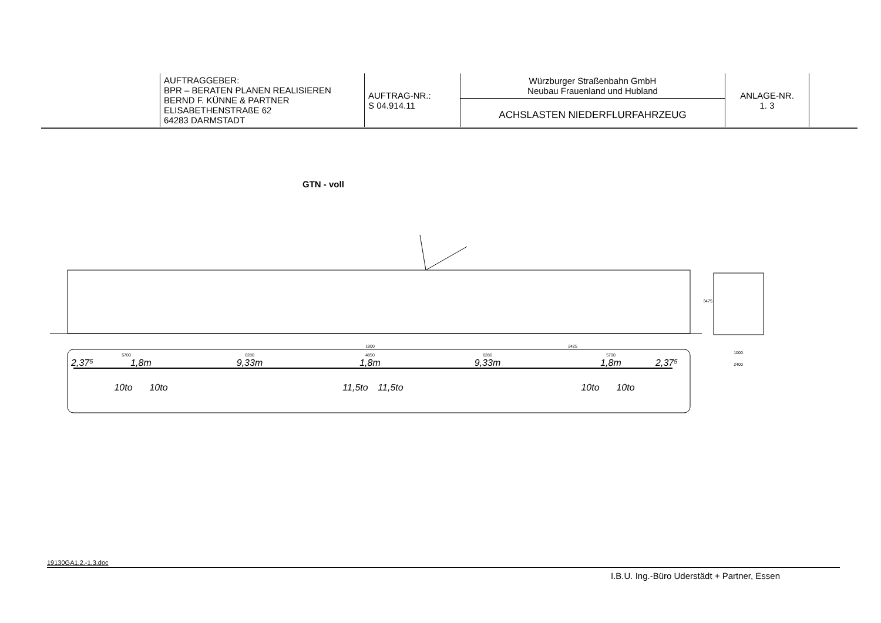| | AUFTRAGGEBER: BPR – BERATEN PLANEN REALISIEREN BERND F. KÜNNE & PARTNER ELISABETHENSTRAßE 62 64283 DARMSTADT | AUFTRAG-NR.: S 04.914.11 | Würzburger Straßenbahn GmbH Neubau Frauenland und Hubland ACHSLASTEN NIEDERFLURFAHRZEUG | ANLAGE-NR. 1. 3 | |
GTN - voll
5700
6280
4850
1800
6280
5700
2425
1000
2400
3475
2,37⁵
1,8m
9,33m
1,8m
9,33m
1,8m
2,37⁵
10to
10to
11,5to
11,5to
10to
10to
19130GA1.2.-1.3.doc
I.B.U. Ing.-Büro Uderstädt + Partner, Essen